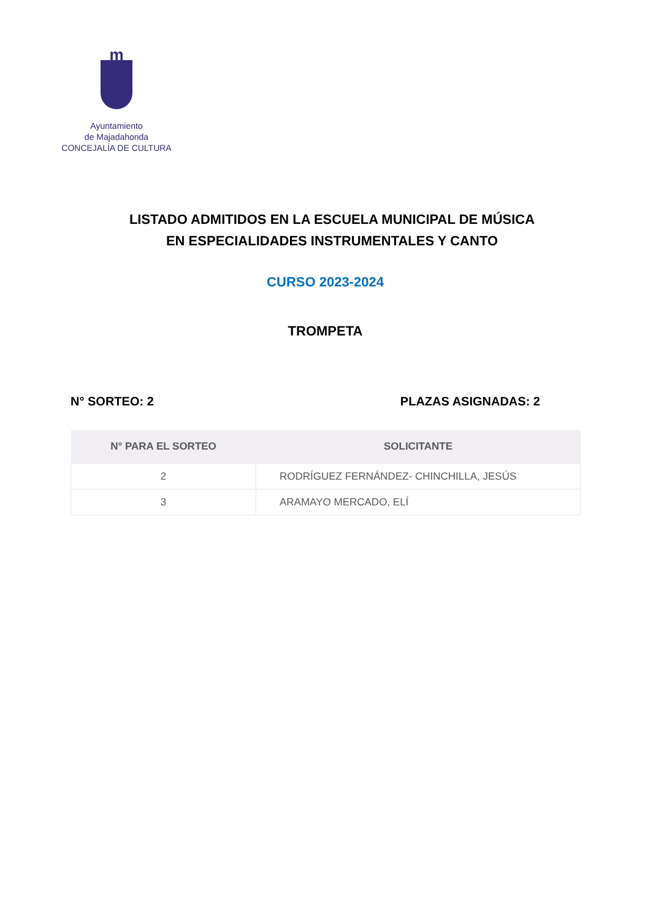m
Ayuntamiento
de Majadahonda
CONCEJALÍA DE CULTURA
LISTADO ADMITIDOS EN LA ESCUELA MUNICIPAL DE MÚSICA
EN ESPECIALIDADES INSTRUMENTALES Y CANTO
CURSO 2023-2024
TROMPETA
N° SORTEO: 2 PLAZAS ASIGNADAS: 2
| N° PARA EL SORTEO | SOLICITANTE |
| --- | --- |
| 2 | RODRÍGUEZ FERNÁNDEZ- CHINCHILLA, JESÚS |
| 3 | ARAMAYO MERCADO, ELÍ |